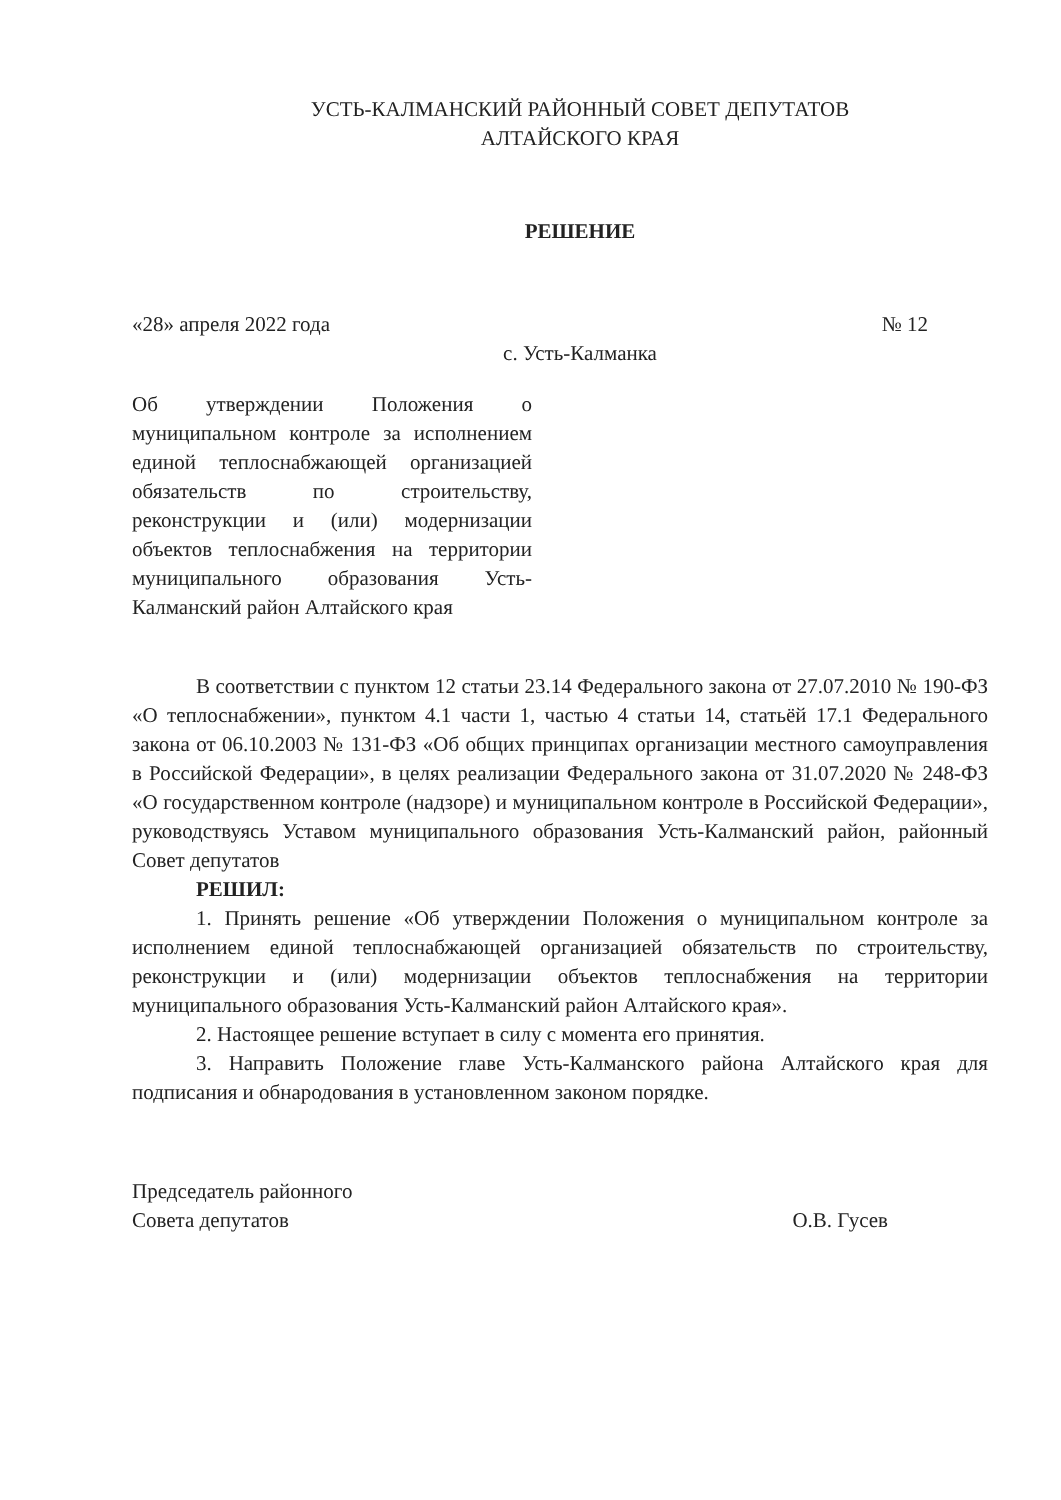УСТЬ-КАЛМАНСКИЙ РАЙОННЫЙ СОВЕТ ДЕПУТАТОВ
АЛТАЙСКОГО КРАЯ
РЕШЕНИЕ
«28» апреля 2022 года № 12
с. Усть-Калманка
Об утверждении Положения о муниципальном контроле за исполнением единой теплоснабжающей организацией обязательств по строительству, реконструкции и (или) модернизации объектов теплоснабжения на территории муниципального образования Усть-Калманский район Алтайского края
В соответствии с пунктом 12 статьи 23.14 Федерального закона от 27.07.2010 № 190-ФЗ «О теплоснабжении», пунктом 4.1 части 1, частью 4 статьи 14, статьёй 17.1 Федерального закона от 06.10.2003 № 131-ФЗ «Об общих принципах организации местного самоуправления в Российской Федерации», в целях реализации Федерального закона от 31.07.2020 № 248-ФЗ «О государственном контроле (надзоре) и муниципальном контроле в Российской Федерации», руководствуясь Уставом муниципального образования Усть-Калманский район, районный Совет депутатов
РЕШИЛ:
1. Принять решение «Об утверждении Положения о муниципальном контроле за исполнением единой теплоснабжающей организацией обязательств по строительству, реконструкции и (или) модернизации объектов теплоснабжения на территории муниципального образования Усть-Калманский район Алтайского края».
2. Настоящее решение вступает в силу с момента его принятия.
3. Направить Положение главе Усть-Калманского района Алтайского края для подписания и обнародования в установленном законом порядке.
Председатель районного
Совета депутатов О.В. Гусев